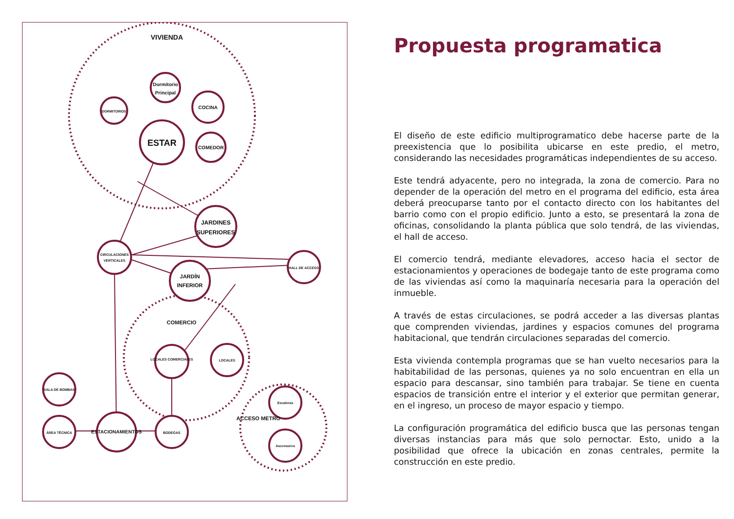VIVIENDA
ESTAR
Dormitorio
Principal
DORMITORIOS
COCINA
COMEDOR
JARDINES
SUPERIORES
CIRCULACIONES
VERTICALES
JARDÍN
INFERIOR
HALL DE ACCESO
COMERCIO
LOCALES COMERCIALES
LOCALES
ESTACIONAMIENTOS
ÁREA TÉCNICA
SALA DE BOMBAS
BODEGAS
ACCESO METRO
Escaleras
Ascensores
Propuesta programatica
El diseño de este edificio multiprogramatico debe hacerse parte de la preexistencia que lo posibilita ubicarse en este predio, el metro, considerando las necesidades programáticas independientes de su acceso.
Este tendrá adyacente, pero no integrada, la zona de comercio. Para no depender de la operación del metro en el programa del edificio, esta área deberá preocuparse tanto por el contacto directo con los habitantes del barrio como con el propio edificio. Junto a esto, se presentará la zona de oficinas, consolidando la planta pública que solo tendrá, de las viviendas, el hall de acceso.
El comercio tendrá, mediante elevadores, acceso hacia el sector de estacionamientos y operaciones de bodegaje tanto de este programa como de las viviendas así como la maquinaría necesaria para la operación del inmueble.
A través de estas circulaciones, se podrá acceder a las diversas plantas que comprenden viviendas, jardines y espacios comunes del programa habitacional, que tendrán circulaciones separadas del comercio.
Esta vivienda contempla programas que se han vuelto necesarios para la habitabilidad de las personas, quienes ya no solo encuentran en ella un espacio para descansar, sino también para trabajar. Se tiene en cuenta espacios de transición entre el interior y el exterior que permitan generar, en el ingreso, un proceso de mayor espacio y tiempo.
La configuración programática del edificio busca que las personas tengan diversas instancias para más que solo pernoctar. Esto, unido a la posibilidad que ofrece la ubicación en zonas centrales, permite la construcción en este predio.